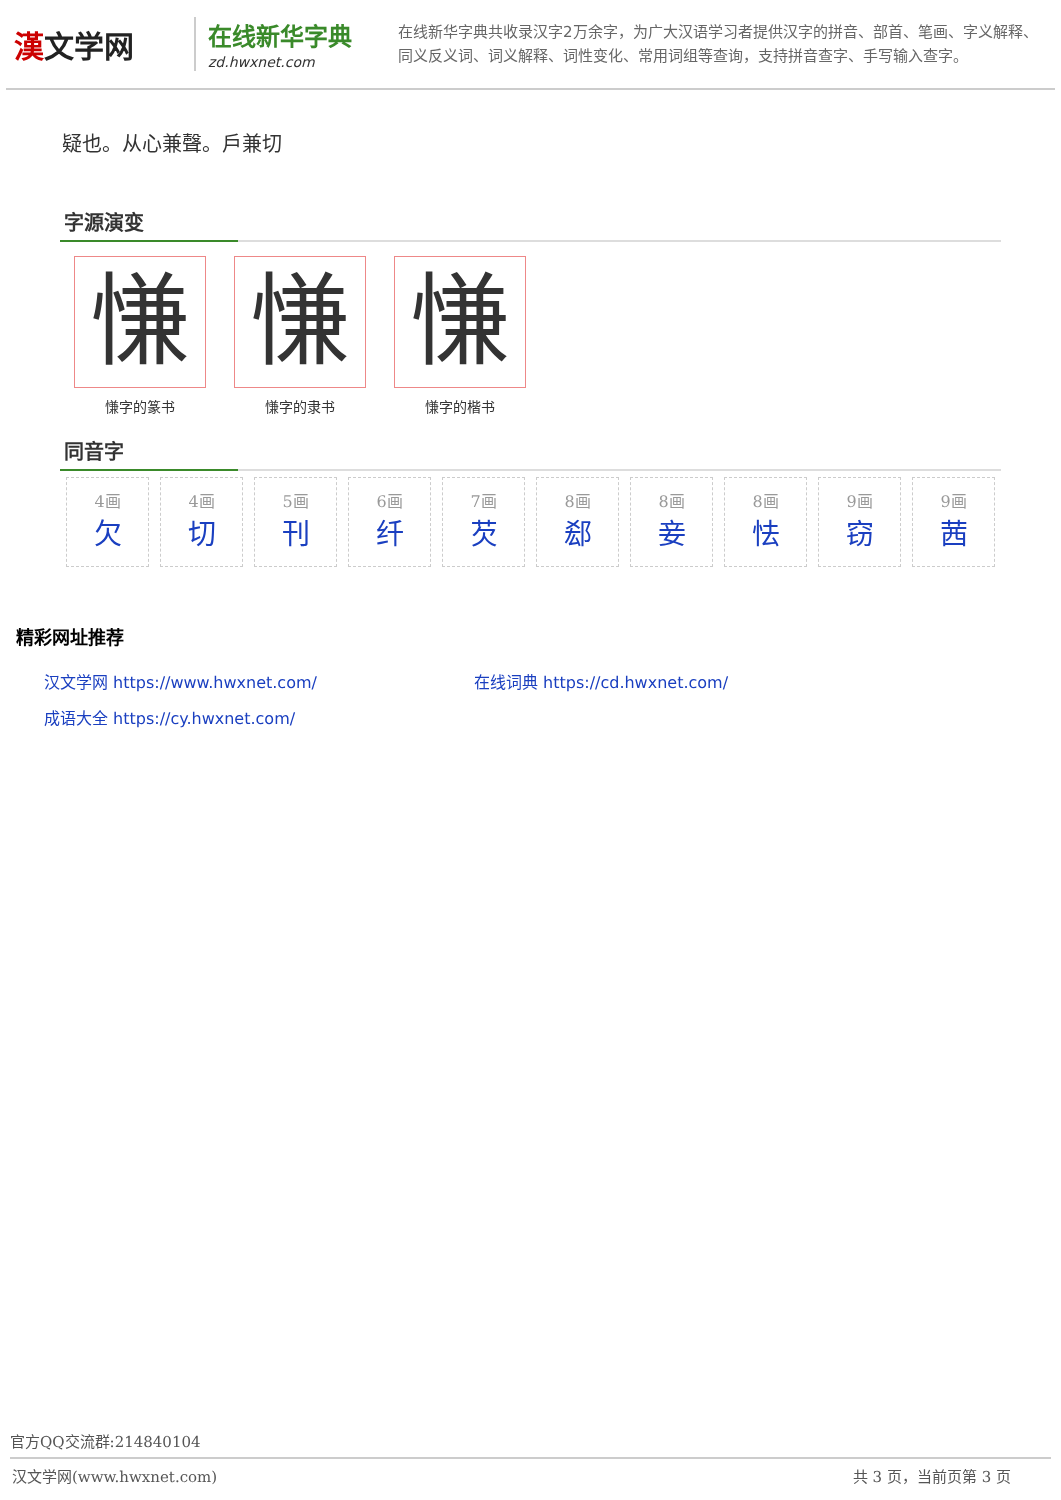漢文学网
在线新华字典
zd.hwxnet.com
在线新华字典共收录汉字2万余字，为广大汉语学习者提供汉字的拼音、部首、笔画、字义解释、同义反义词、词义解释、词性变化、常用词组等查询，支持拼音查字、手写输入查字。
疑也。从心兼聲。戶兼切
字源演变
慊
慊字的篆书
慊
慊字的隶书
慊
慊字的楷书
同音字
4画
欠
4画
切
5画
刊
6画
纤
7画
芡
8画
郄
8画
妾
8画
怯
9画
窃
9画
茜
精彩网址推荐
汉文学网 https://www.hwxnet.com/
在线词典 https://cd.hwxnet.com/
成语大全 https://cy.hwxnet.com/
官方QQ交流群:214840104
汉文学网(www.hwxnet.com) 共 3 页，当前页第 3 页